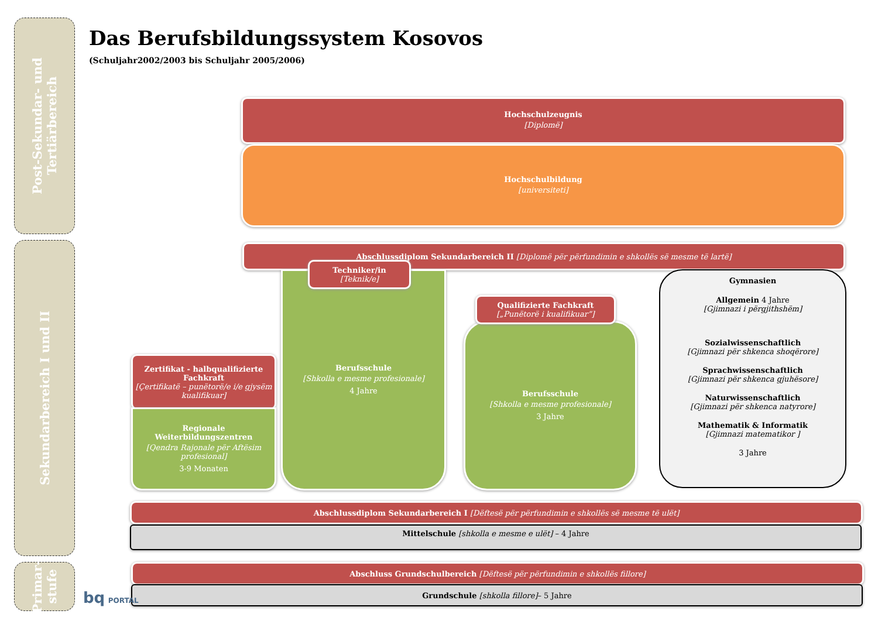Post-Sekundar- und Tertiärbereich
Sekundarbereich I und II
Primar-
stufe
Das Berufsbildungssystem Kosovos
(Schuljahr2002/2003 bis Schuljahr 2005/2006)
Hochschulzeugnis
[Diplomë]
Hochschulbildung
[universiteti]
Abschlussdiplom Sekundarbereich II [Diplomë për përfundimin e shkollës së mesme të lartë]
Berufsschule
[Shkolla e mesme profesionale]
4 Jahre
Techniker/in
[Teknik/e]
Berufsschule
[Shkolla e mesme profesionale]
3 Jahre
Qualifizierte Fachkraft
[„Punëtorë i kualifikuar”]
Gymnasien
Allgemein 4 Jahre
[Gjimnazi i përgjithshëm]
Sozialwissenschaftlich
[Gjimnazi për shkenca shoqërore]
Sprachwissenschaftlich
[Gjimnazi për shkenca gjuhësore]
Naturwissenschaftlich
[Gjimnazi për shkenca natyrore]
Mathematik & Informatik
[Gjimnazi matematikor ]
3 Jahre
Zertifikat - halbqualifizierte Fachkraft
[Çertifikatë – punëtorë/e i/e gjysëm kualifikuar]
Regionale Weiterbildungszentren
[Qendra Rajonale për Aftësim profesional]
3-9 Monaten
Abschlussdiplom Sekundarbereich I [Dëftesë për përfundimin e shkollës së mesme të ulët]
Mittelschule [shkolla e mesme e ulët] – 4 Jahre
Abschluss Grundschulbereich [Dëftesë për përfundimin e shkollës fillore]
Grundschule [shkolla fillore]– 5 Jahre
bq PORTAL